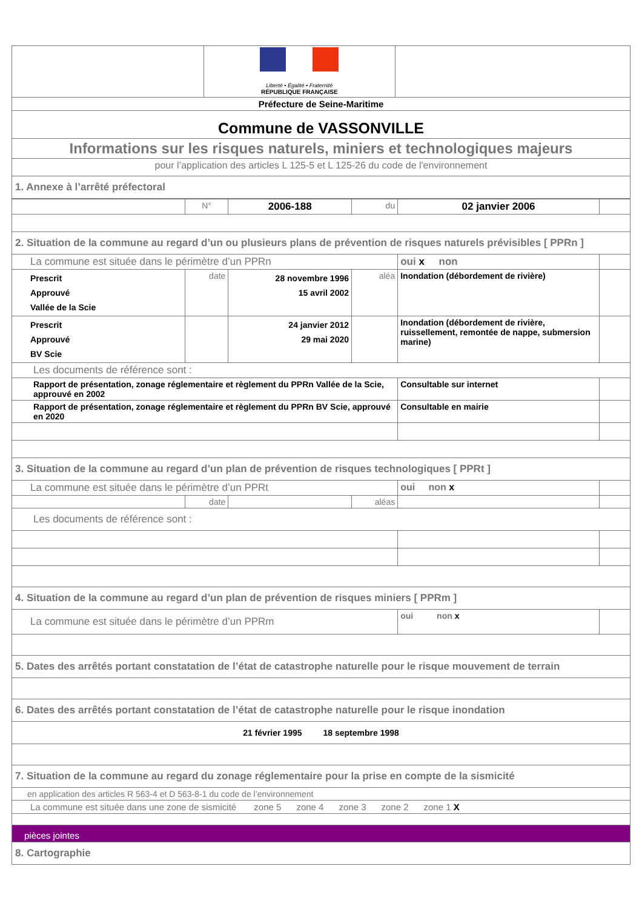| | Liberté • Égalité • Fraternité RÉPUBLIQUE FRANÇAISE | |
| Préfecture de Seine-Maritime | | |
| Commune de VASSONVILLE | | |
| Informations sur les risques naturels, miniers et technologiques majeurs | | |
| pour l’application des articles L 125-5 et L 125-26 du code de l'environnement | | |
| 1. Annexe à l’arrêté préfectoral | | |
| | N° | 2006-188 | du | 02 janvier 2006 | |
| 2. Situation de la commune au regard d’un ou plusieurs plans de prévention de risques naturels prévisibles [ PPRn ] | | | | | |
| La commune est située dans le périmètre d’un PPRn | | | | oui x non | |
| Prescrit Approuvé Vallée de la Scie | date | 28 novembre 1996 15 avril 2002 | aléa | Inondation (débordement de rivière) | |
| Prescrit Approuvé BV Scie | | 24 janvier 2012 29 mai 2020 | | Inondation (débordement de rivière, ruissellement, remontée de nappe, submersion marine) | |
| Les documents de référence sont : | | | | | |
| Rapport de présentation, zonage réglementaire et règlement du PPRn Vallée de la Scie, approuvé en 2002 | | | | Consultable sur internet | |
| Rapport de présentation, zonage réglementaire et règlement du PPRn BV Scie, approuvé en 2020 | | | | Consultable en mairie | |
| 3. Situation de la commune au regard d’un plan de prévention de risques technologiques [ PPRt ] | | | | | |
| La commune est située dans le périmètre d’un PPRt | | | | oui non x | |
| | date | | aléas | | |
| Les documents de référence sont : | | | | | |
| 4. Situation de la commune au regard d’un plan de prévention de risques miniers [ PPRm ] | | | | | |
| La commune est située dans le périmètre d’un PPRm | | | | oui non x | |
| 5. Dates des arrêtés portant constatation de l’état de catastrophe naturelle pour le risque mouvement de terrain | | | | | |
| 6. Dates des arrêtés portant constatation de l’état de catastrophe naturelle pour le risque inondation | | | | | |
| 21 février 1995 18 septembre 1998 | | | | | |
| 7. Situation de la commune au regard du zonage réglementaire pour la prise en compte de la sismicité | | | | | |
| en application des articles R 563-4 et D 563-8-1 du code de l’environnement | | | | | |
| La commune est située dans une zone de sismicité zone 5 zone 4 zone 3 zone 2 zone 1 X | | | | | |
| pièces jointes | | | | | |
| 8. Cartographie | | | | | |